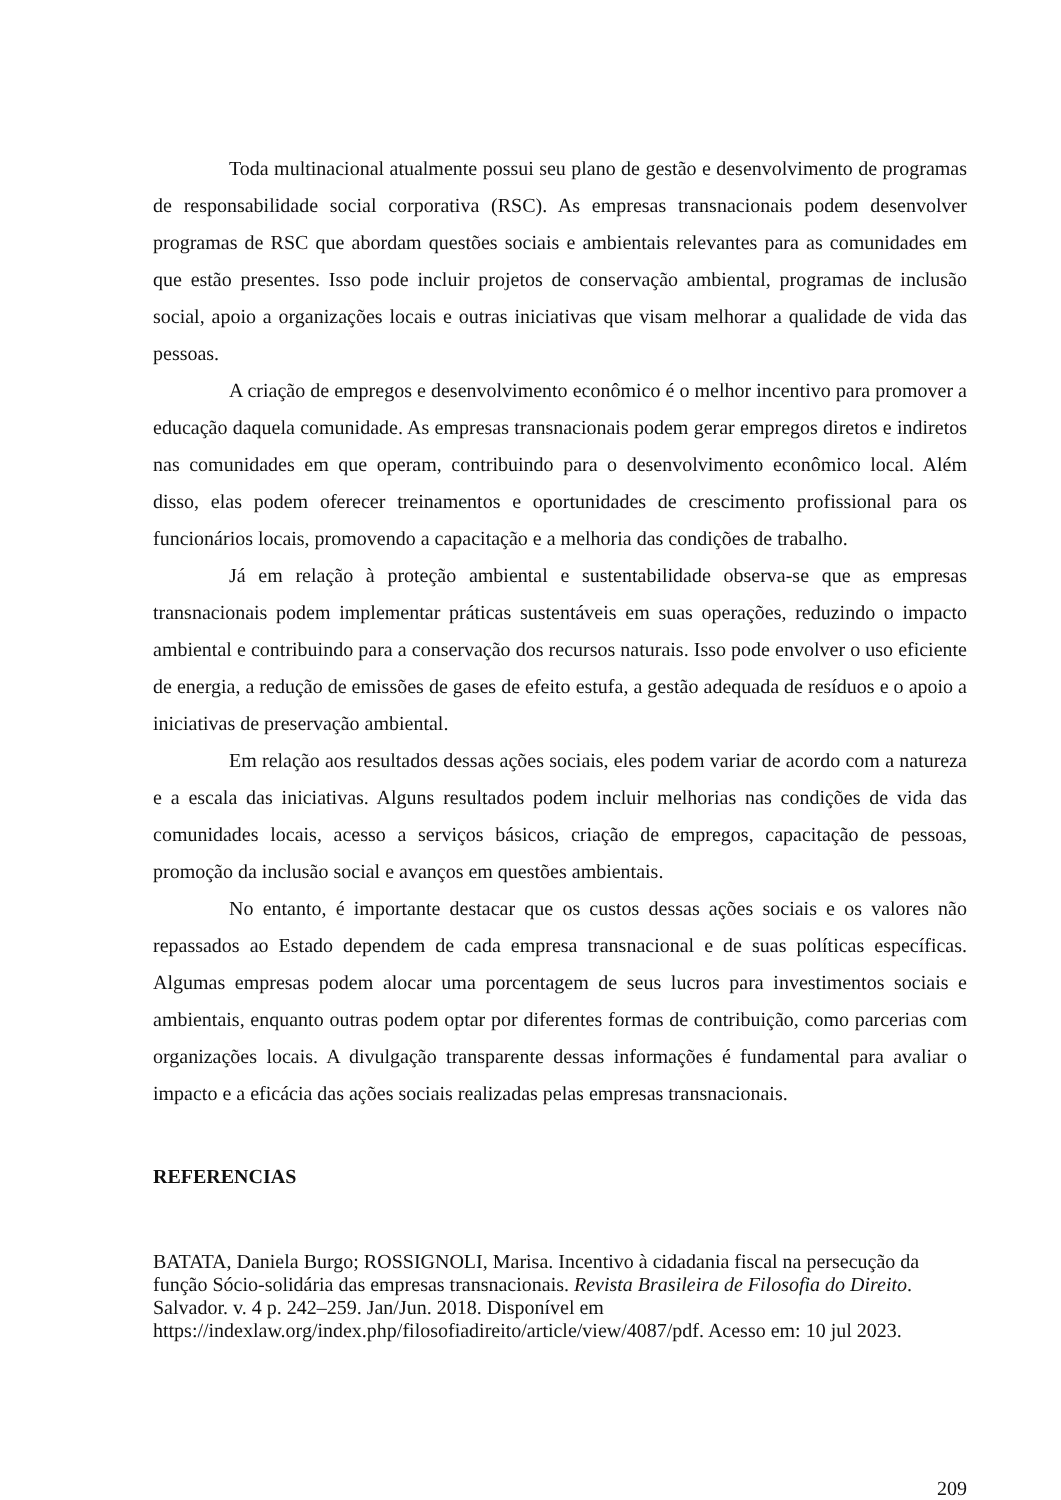Toda multinacional atualmente possui seu plano de gestão e desenvolvimento de programas de responsabilidade social corporativa (RSC). As empresas transnacionais podem desenvolver programas de RSC que abordam questões sociais e ambientais relevantes para as comunidades em que estão presentes. Isso pode incluir projetos de conservação ambiental, programas de inclusão social, apoio a organizações locais e outras iniciativas que visam melhorar a qualidade de vida das pessoas.
A criação de empregos e desenvolvimento econômico é o melhor incentivo para promover a educação daquela comunidade. As empresas transnacionais podem gerar empregos diretos e indiretos nas comunidades em que operam, contribuindo para o desenvolvimento econômico local. Além disso, elas podem oferecer treinamentos e oportunidades de crescimento profissional para os funcionários locais, promovendo a capacitação e a melhoria das condições de trabalho.
Já em relação à proteção ambiental e sustentabilidade observa-se que as empresas transnacionais podem implementar práticas sustentáveis em suas operações, reduzindo o impacto ambiental e contribuindo para a conservação dos recursos naturais. Isso pode envolver o uso eficiente de energia, a redução de emissões de gases de efeito estufa, a gestão adequada de resíduos e o apoio a iniciativas de preservação ambiental.
Em relação aos resultados dessas ações sociais, eles podem variar de acordo com a natureza e a escala das iniciativas. Alguns resultados podem incluir melhorias nas condições de vida das comunidades locais, acesso a serviços básicos, criação de empregos, capacitação de pessoas, promoção da inclusão social e avanços em questões ambientais.
No entanto, é importante destacar que os custos dessas ações sociais e os valores não repassados ao Estado dependem de cada empresa transnacional e de suas políticas específicas. Algumas empresas podem alocar uma porcentagem de seus lucros para investimentos sociais e ambientais, enquanto outras podem optar por diferentes formas de contribuição, como parcerias com organizações locais. A divulgação transparente dessas informações é fundamental para avaliar o impacto e a eficácia das ações sociais realizadas pelas empresas transnacionais.
REFERENCIAS
BATATA, Daniela Burgo; ROSSIGNOLI, Marisa. Incentivo à cidadania fiscal na persecução da função Sócio-solidária das empresas transnacionais. Revista Brasileira de Filosofia do Direito. Salvador. v. 4 p. 242–259. Jan/Jun. 2018. Disponível em https://indexlaw.org/index.php/filosofiadireito/article/view/4087/pdf. Acesso em: 10 jul 2023.
209